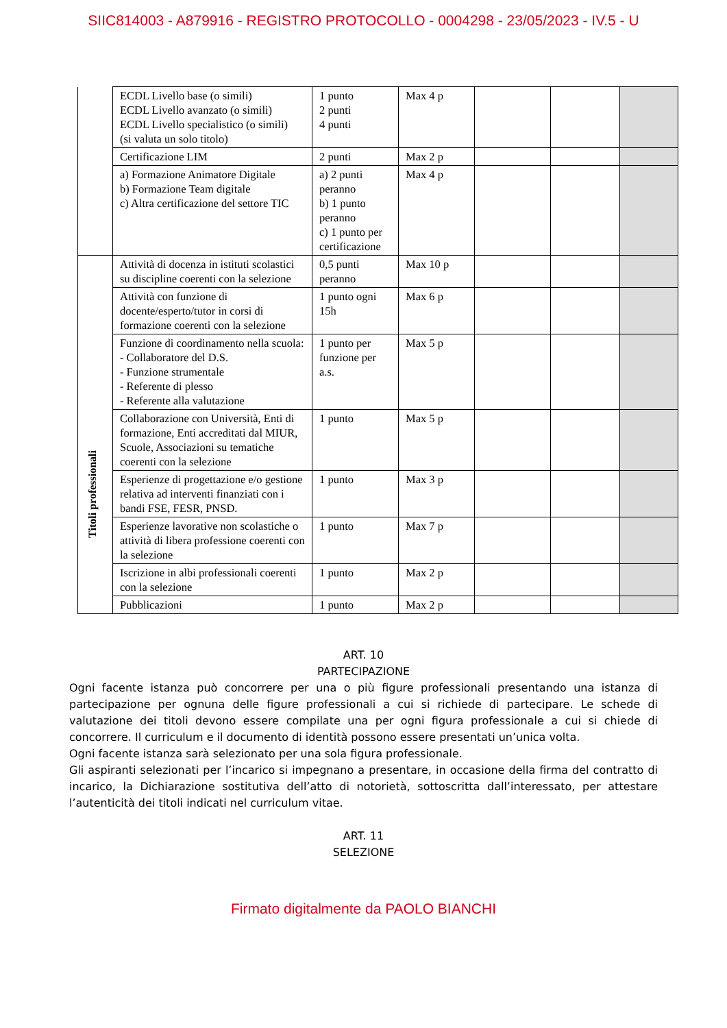SIIC814003 - A879916 - REGISTRO PROTOCOLLO - 0004298 - 23/05/2023 - IV.5 - U
| | ECDL Livello base (o simili) ECDL Livello avanzato (o simili) ECDL Livello specialistico (o simili) (si valuta un solo titolo) | 1 punto 2 punti 4 punti | Max 4 p | | | |
| | Certificazione LIM | 2 punti | Max 2 p | | | |
| | a) Formazione Animatore Digitale b) Formazione Team digitale c) Altra certificazione del settore TIC | a) 2 punti peranno b) 1 punto peranno c) 1 punto per certificazione | Max 4 p | | | |
| Titoli professionali | Attività di docenza in istituti scolastici su discipline coerenti con la selezione | 0,5 punti peranno | Max 10 p | | | |
| | Attività con funzione di docente/esperto/tutor in corsi di formazione coerenti con la selezione | 1 punto ogni 15h | Max 6 p | | | |
| | Funzione di coordinamento nella scuola: - Collaboratore del D.S. - Funzione strumentale - Referente di plesso - Referente alla valutazione | 1 punto per funzione per a.s. | Max 5 p | | | |
| | Collaborazione con Università, Enti di formazione, Enti accreditati dal MIUR, Scuole, Associazioni su tematiche coerenti con la selezione | 1 punto | Max 5 p | | | |
| | Esperienze di progettazione e/o gestione relativa ad interventi finanziati con i bandi FSE, FESR, PNSD. | 1 punto | Max 3 p | | | |
| | Esperienze lavorative non scolastiche o attività di libera professione coerenti con la selezione | 1 punto | Max 7 p | | | |
| | Iscrizione in albi professionali coerenti con la selezione | 1 punto | Max 2 p | | | |
| | Pubblicazioni | 1 punto | Max 2 p | | | |
ART. 10
PARTECIPAZIONE
Ogni facente istanza può concorrere per una o più figure professionali presentando una istanza di partecipazione per ognuna delle figure professionali a cui si richiede di partecipare. Le schede di valutazione dei titoli devono essere compilate una per ogni figura professionale a cui si chiede di concorrere. Il curriculum e il documento di identità possono essere presentati un’unica volta.
Ogni facente istanza sarà selezionato per una sola figura professionale.
Gli aspiranti selezionati per l’incarico si impegnano a presentare, in occasione della firma del contratto di incarico, la Dichiarazione sostitutiva dell’atto di notorietà, sottoscritta dall’interessato, per attestare l’autenticità dei titoli indicati nel curriculum vitae.
ART. 11
SELEZIONE
Firmato digitalmente da PAOLO BIANCHI